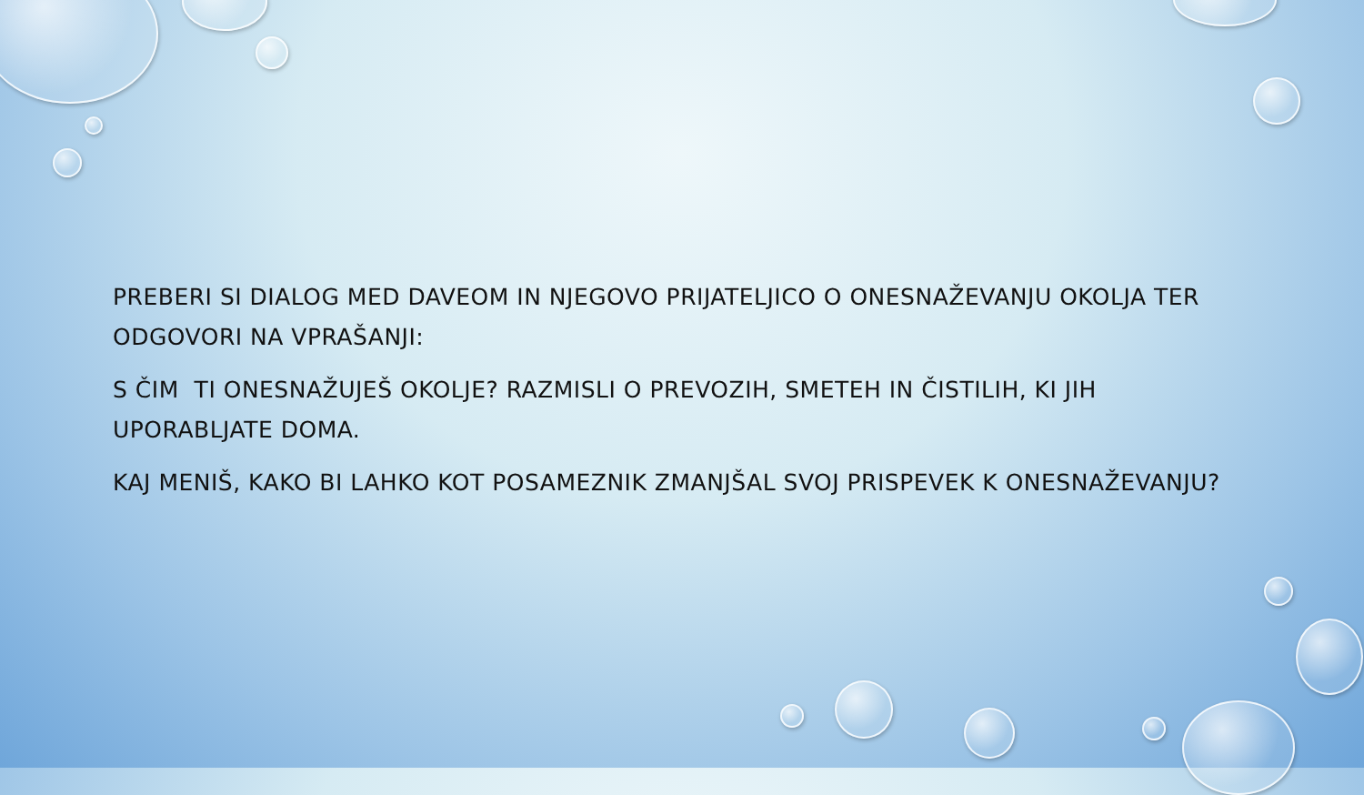PREBERI SI DIALOG MED DAVEOM IN NJEGOVO PRIJATELJICO O ONESNAŽEVANJU OKOLJA TER ODGOVORI NA VPRAŠANJI:
S ČIM TI ONESNAŽUJEŠ OKOLJE? RAZMISLI O PREVOZIH, SMETEH IN ČISTILIH, KI JIH UPORABLJATE DOMA.
KAJ MENIŠ, KAKO BI LAHKO KOT POSAMEZNIK ZMANJŠAL SVOJ PRISPEVEK K ONESNAŽEVANJU?